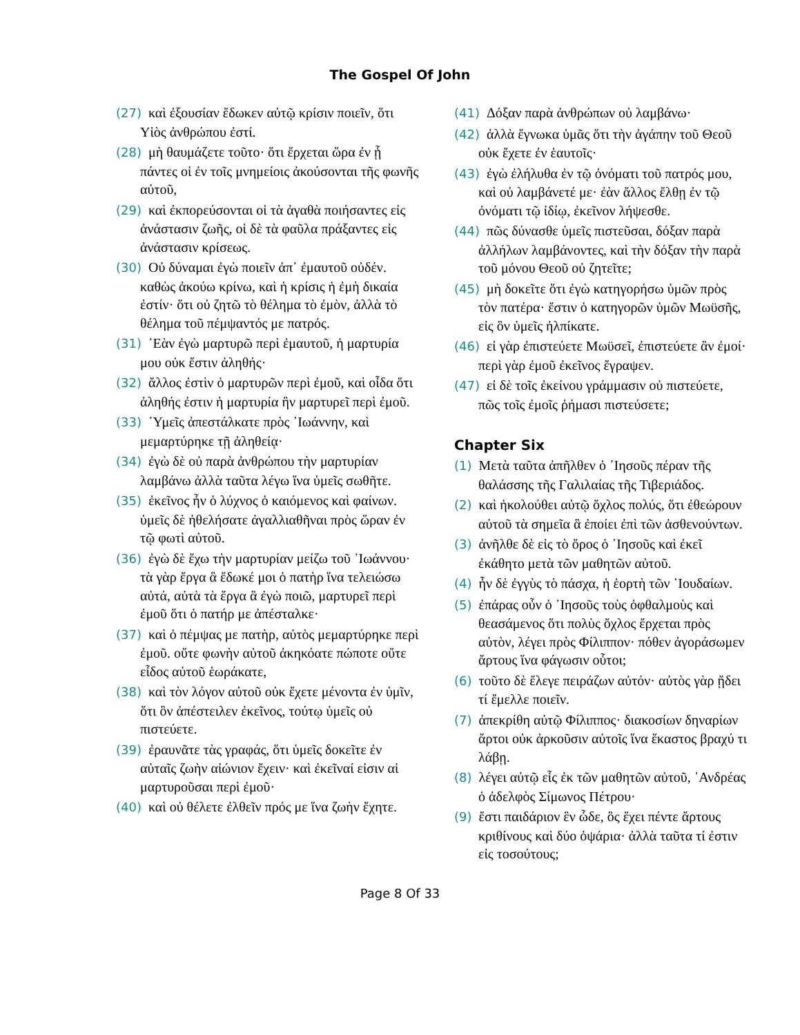The Gospel Of John
(27) καὶ ἐξουσίαν ἔδωκεν αὐτῷ κρίσιν ποιεῖν, ὅτι Υἱὸς ἀνθρώπου ἐστί.
(28) μὴ θαυμάζετε τοῦτο· ὅτι ἔρχεται ὥρα ἐν ᾗ πάντες οἱ ἐν τοῖς μνημείοις ἀκούσονται τῆς φωνῆς αὐτοῦ,
(29) καὶ ἐκπορεύσονται οἱ τὰ ἀγαθὰ ποιήσαντες εἰς ἀνάστασιν ζωῆς, οἱ δὲ τὰ φαῦλα πράξαντες εἰς ἀνάστασιν κρίσεως.
(30) Οὐ δύναμαι ἐγὼ ποιεῖν ἀπ᾽ ἐμαυτοῦ οὐδέν. καθὼς ἀκούω κρίνω, καὶ ἡ κρίσις ἡ ἐμὴ δικαία ἐστίν· ὅτι οὐ ζητῶ τὸ θέλημα τὸ ἐμὸν, ἀλλὰ τὸ θέλημα τοῦ πέμψαντός με πατρός.
(31) ᾿Εὰν ἐγὼ μαρτυρῶ περὶ ἐμαυτοῦ, ἡ μαρτυρία μου οὐκ ἔστιν ἀληθής·
(32) ἄλλος ἐστὶν ὁ μαρτυρῶν περὶ ἐμοῦ, καὶ οἶδα ὅτι ἀληθής ἐστιν ἡ μαρτυρία ἣν μαρτυρεῖ περὶ ἐμοῦ.
(33) ῾Υμεῖς ἀπεστάλκατε πρὸς ᾿Ιωάννην, καὶ μεμαρτύρηκε τῇ ἀληθείᾳ·
(34) ἐγὼ δὲ οὐ παρὰ ἀνθρώπου τὴν μαρτυρίαν λαμβάνω ἀλλὰ ταῦτα λέγω ἵνα ὑμεῖς σωθῆτε.
(35) ἐκεῖνος ἦν ὁ λύχνος ὁ καιόμενος καὶ φαίνων. ὑμεῖς δὲ ἠθελήσατε ἀγαλλιαθῆναι πρὸς ὥραν ἐν τῷ φωτὶ αὐτοῦ.
(36) ἐγὼ δὲ ἔχω τὴν μαρτυρίαν μείζω τοῦ ᾿Ιωάννου· τὰ γὰρ ἔργα ἃ ἔδωκέ μοι ὁ πατὴρ ἵνα τελειώσω αὐτά, αὐτὰ τὰ ἔργα ἃ ἐγὼ ποιῶ, μαρτυρεῖ περὶ ἐμοῦ ὅτι ὁ πατήρ με ἀπέσταλκε·
(37) καὶ ὁ πέμψας με πατὴρ, αὐτὸς μεμαρτύρηκε περὶ ἐμοῦ. οὔτε φωνὴν αὐτοῦ ἀκηκόατε πώποτε οὔτε εἶδος αὐτοῦ ἑωράκατε,
(38) καὶ τὸν λόγον αὐτοῦ οὐκ ἔχετε μένοντα ἐν ὑμῖν, ὅτι ὃν ἀπέστειλεν ἐκεῖνος, τούτῳ ὑμεῖς οὐ πιστεύετε.
(39) ἐραυνᾶτε τὰς γραφάς, ὅτι ὑμεῖς δοκεῖτε ἐν αὐταῖς ζωὴν αἰώνιον ἔχειν· καὶ ἐκεῖναί εἰσιν αἱ μαρτυροῦσαι περὶ ἐμοῦ·
(40) καὶ οὐ θέλετε ἐλθεῖν πρός με ἵνα ζωὴν ἔχητε.
(41) Δόξαν παρὰ ἀνθρώπων οὐ λαμβάνω·
(42) ἀλλὰ ἔγνωκα ὑμᾶς ὅτι τὴν ἀγάπην τοῦ Θεοῦ οὐκ ἔχετε ἐν ἑαυτοῖς·
(43) ἐγὼ ἐλήλυθα ἐν τῷ ὀνόματι τοῦ πατρός μου, καὶ οὐ λαμβάνετέ με· ἐὰν ἄλλος ἔλθῃ ἐν τῷ ὀνόματι τῷ ἰδίῳ, ἐκεῖνον λήψεσθε.
(44) πῶς δύνασθε ὑμεῖς πιστεῦσαι, δόξαν παρὰ ἀλλήλων λαμβάνοντες, καὶ τὴν δόξαν τὴν παρὰ τοῦ μόνου Θεοῦ οὐ ζητεῖτε;
(45) μὴ δοκεῖτε ὅτι ἐγὼ κατηγορήσω ὑμῶν πρὸς τὸν πατέρα· ἔστιν ὁ κατηγορῶν ὑμῶν Μωϋσῆς, εἰς ὃν ὑμεῖς ἠλπίκατε.
(46) εἰ γὰρ ἐπιστεύετε Μωϋσεῖ, ἐπιστεύετε ἂν ἐμοί· περὶ γὰρ ἐμοῦ ἐκεῖνος ἔγραψεν.
(47) εἰ δὲ τοῖς ἐκείνου γράμμασιν οὐ πιστεύετε, πῶς τοῖς ἐμοῖς ῥήμασι πιστεύσετε;
Chapter Six
(1) Μετὰ ταῦτα ἀπῆλθεν ὁ ᾿Ιησοῦς πέραν τῆς θαλάσσης τῆς Γαλιλαίας τῆς Τιβεριάδος.
(2) καὶ ἠκολούθει αὐτῷ ὄχλος πολύς, ὅτι ἐθεώρουν αὐτοῦ τὰ σημεῖα ἃ ἐποίει ἐπὶ τῶν ἀσθενούντων.
(3) ἀνῆλθε δὲ εἰς τὸ ὄρος ὁ ᾿Ιησοῦς καὶ ἐκεῖ ἐκάθητο μετὰ τῶν μαθητῶν αὐτοῦ.
(4) ἦν δὲ ἐγγὺς τὸ πάσχα, ἡ ἑορτὴ τῶν ᾿Ιουδαίων.
(5) ἐπάρας οὖν ὁ ᾿Ιησοῦς τοὺς ὀφθαλμοὺς καὶ θεασάμενος ὅτι πολὺς ὄχλος ἔρχεται πρὸς αὐτὸν, λέγει πρὸς Φίλιππον· πόθεν ἀγοράσωμεν ἄρτους ἵνα φάγωσιν οὗτοι;
(6) τοῦτο δὲ ἔλεγε πειράζων αὐτόν· αὐτὸς γὰρ ᾔδει τί ἔμελλε ποιεῖν.
(7) ἀπεκρίθη αὐτῷ Φίλιππος· διακοσίων δηναρίων ἄρτοι οὐκ ἀρκοῦσιν αὐτοῖς ἵνα ἕκαστος βραχύ τι λάβῃ.
(8) λέγει αὐτῷ εἷς ἐκ τῶν μαθητῶν αὐτοῦ, ᾿Ανδρέας ὁ ἀδελφὸς Σίμωνος Πέτρου·
(9) ἔστι παιδάριον ἓν ὧδε, ὃς ἔχει πέντε ἄρτους κριθίνους καὶ δύο ὀψάρια· ἀλλὰ ταῦτα τί ἐστιν εἰς τοσούτους;
Page 8 Of 33